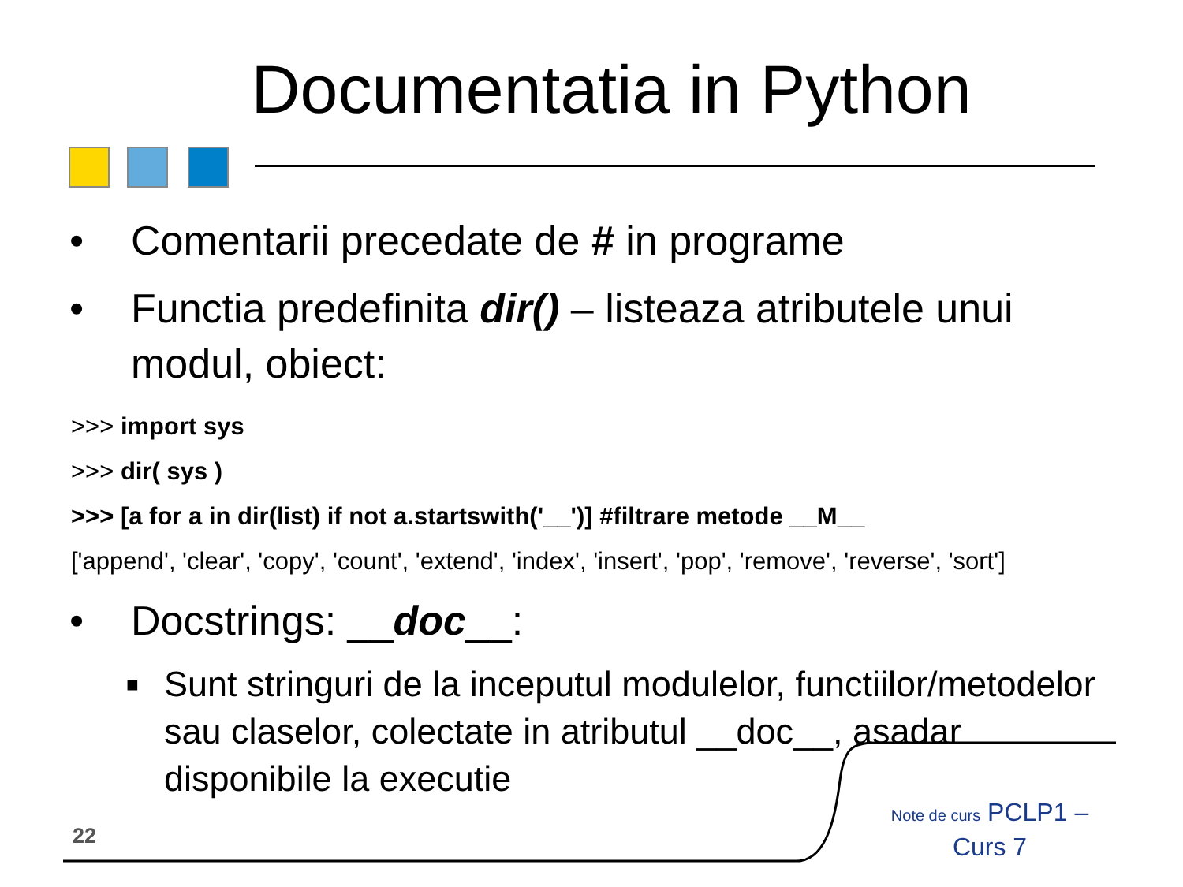Documentatia in Python
• Comentarii precedate de # in programe
• Functia predefinita dir() – listeaza atributele unui modul, obiect:
>>> import sys
>>> dir( sys )
>>> [a for a in dir(list) if not a.startswith('__')] #filtrare metode __M__
['append', 'clear', 'copy', 'count', 'extend', 'index', 'insert', 'pop', 'remove', 'reverse', 'sort']
• Docstrings: __doc__:
■ Sunt stringuri de la inceputul modulelor, functiilor/metodelor sau claselor, colectate in atributul __doc__, asadar disponibile la executie
22
Note de curs PCLP1 – Curs 7